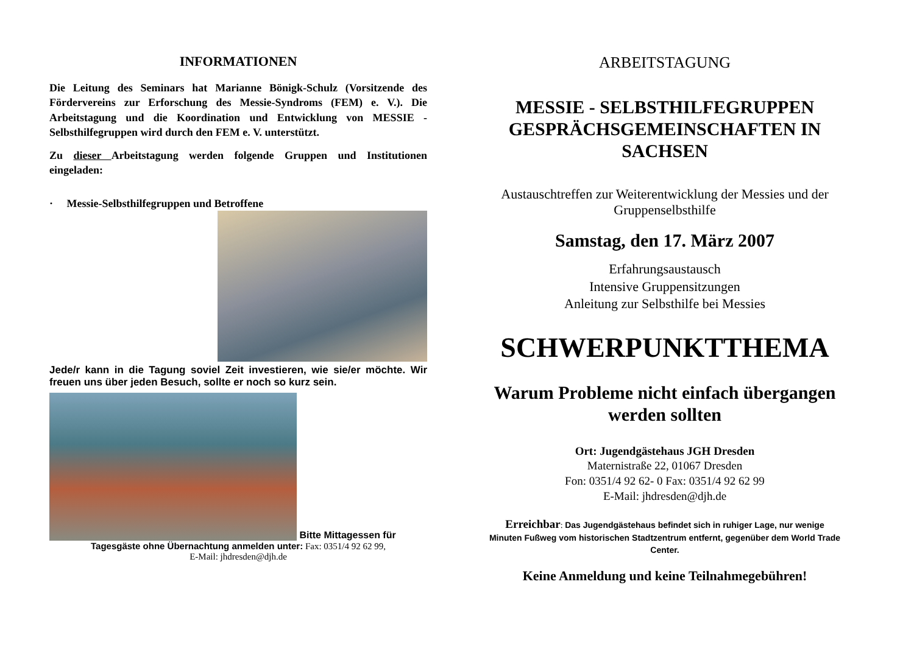INFORMATIONEN
Die Leitung des Seminars hat Marianne Bönigk-Schulz (Vorsitzende des Fördervereins zur Erforschung des Messie-Syndroms (FEM) e. V.). Die Arbeitstagung und die Koordination und Entwicklung von MESSIE - Selbsthilfegruppen wird durch den FEM e. V. unterstützt.
Zu dieser Arbeitstagung werden folgende Gruppen und Institutionen eingeladen:
· Messie-Selbsthilfegruppen und Betroffene
Jede/r kann in die Tagung soviel Zeit investieren, wie sie/er möchte. Wir freuen uns über jeden Besuch, sollte er noch so kurz sein.
Bitte Mittagessen für
Tagesgäste ohne Übernachtung anmelden unter: Fax: 0351/4 92 62 99,
E-Mail: jhdresden@djh.de
ARBEITSTAGUNG
MESSIE - SELBSTHILFEGRUPPEN GESPRÄCHSGEMEINSCHAFTEN IN SACHSEN
Austauschtreffen zur Weiterentwicklung der Messies und der Gruppenselbsthilfe
Samstag, den 17. März 2007
Erfahrungsaustausch
Intensive Gruppensitzungen
Anleitung zur Selbsthilfe bei Messies
SCHWERPUNKTTHEMA
Warum Probleme nicht einfach übergangen werden sollten
Ort: Jugendgästehaus JGH Dresden
Maternistraße 22, 01067 Dresden
Fon: 0351/4 92 62- 0 Fax: 0351/4 92 62 99
E-Mail: jhdresden@djh.de
Erreichbar: Das Jugendgästehaus befindet sich in ruhiger Lage, nur wenige Minuten Fußweg vom historischen Stadtzentrum entfernt, gegenüber dem World Trade Center.
Keine Anmeldung und keine Teilnahmegebühren!